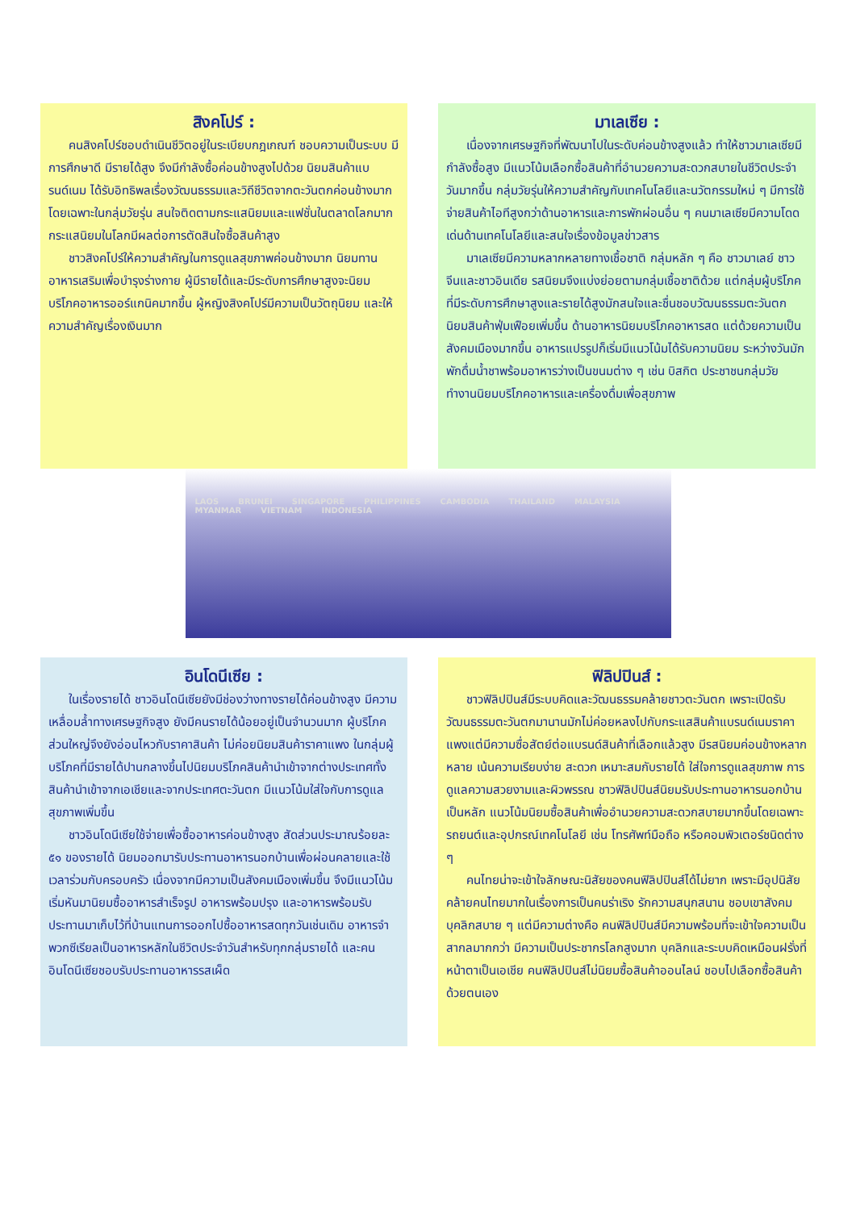สิงคโปร์ :
คนสิงคโปร์ชอบดำเนินชีวิตอยู่ในระเบียบกฎเกณฑ์ ชอบความเป็นระบบ มีการศึกษาดี มีรายได้สูง จึงมีกำลังซื้อค่อนข้างสูงไปด้วย นิยมสินค้าแบรนด์เนม ได้รับอิทธิพลเรื่องวัฒนธรรมและวิถีชีวิตจากตะวันตกค่อนข้างมาก โดยเฉพาะในกลุ่มวัยรุ่น สนใจติดตามกระแสนิยมและแฟชั่นในตลาดโลกมาก กระแสนิยมในโลกมีผลต่อการตัดสินใจซื้อสินค้าสูง
ชาวสิงคโปร์ให้ความสำคัญในการดูแลสุขภาพค่อนข้างมาก นิยมทานอาหารเสริมเพื่อบำรุงร่างกาย ผู้มีรายได้และมีระดับการศึกษาสูงจะนิยมบริโภคอาหารออร์แกนิคมากขึ้น ผู้หญิงสิงคโปร์มีความเป็นวัตถุนิยม และให้ความสำคัญเรื่องเงินมาก
มาเลเซีย :
เนื่องจากเศรษฐกิจที่พัฒนาไปในระดับค่อนข้างสูงแล้ว ทำให้ชาวมาเลเซียมีกำลังซื้อสูง มีแนวโน้มเลือกซื้อสินค้าที่อำนวยความสะดวกสบายในชีวิตประจำวันมากขึ้น กลุ่มวัยรุ่นให้ความสำคัญกับเทคโนโลยีและนวัตกรรมใหม่ ๆ มีการใช้จ่ายสินค้าไอทีสูงกว่าด้านอาหารและการพักผ่อนอื่น ๆ คนมาเลเซียมีความโดดเด่นด้านเทคโนโลยีและสนใจเรื่องข้อมูลข่าวสาร
มาเลเซียมีความหลากหลายทางเชื้อชาติ กลุ่มหลัก ๆ คือ ชาวมาเลย์ ชาวจีนและชาวอินเดีย รสนิยมจึงแบ่งย่อยตามกลุ่มเชื้อชาติด้วย แต่กลุ่มผู้บริโภคที่มีระดับการศึกษาสูงและรายได้สูงมักสนใจและชื่นชอบวัฒนธรรมตะวันตก นิยมสินค้าฟุ่มเฟือยเพิ่มขึ้น ด้านอาหารนิยมบริโภคอาหารสด แต่ด้วยความเป็นสังคมเมืองมากขึ้น อาหารแปรรูปก็เริ่มมีแนวโน้มได้รับความนิยม ระหว่างวันมักพักดื่มน้ำชาพร้อมอาหารว่างเป็นขนมต่าง ๆ เช่น บิสกิต ประชาชนกลุ่มวัยทำงานนิยมบริโภคอาหารและเครื่องดื่มเพื่อสุขภาพ
LAOS BRUNEI SINGAPORE PHILIPPINES CAMBODIA THAILAND MALAYSIA MYANMAR VIETNAM INDONESIA
อินโดนีเซีย :
ในเรื่องรายได้ ชาวอินโดนีเซียยังมีช่องว่างทางรายได้ค่อนข้างสูง มีความเหลื่อมล้ำทางเศรษฐกิจสูง ยังมีคนรายได้น้อยอยู่เป็นจำนวนมาก ผู้บริโภคส่วนใหญ่จึงยังอ่อนไหวกับราคาสินค้า ไม่ค่อยนิยมสินค้าราคาแพง ในกลุ่มผู้บริโภคที่มีรายได้ปานกลางขึ้นไปนิยมบริโภคสินค้านำเข้าจากต่างประเทศทั้งสินค้านำเข้าจากเอเชียและจากประเทศตะวันตก มีแนวโน้มใส่ใจกับการดูแลสุขภาพเพิ่มขึ้น
ชาวอินโดนีเซียใช้จ่ายเพื่อซื้ออาหารค่อนข้างสูง สัดส่วนประมาณร้อยละ ๕๑ ของรายได้ นิยมออกมารับประทานอาหารนอกบ้านเพื่อผ่อนคลายและใช้เวลาร่วมกับครอบครัว เนื่องจากมีความเป็นสังคมเมืองเพิ่มขึ้น จึงมีแนวโน้มเริ่มหันมานิยมซื้ออาหารสำเร็จรูป อาหารพร้อมปรุง และอาหารพร้อมรับประทานมาเก็บไว้ที่บ้านแทนการออกไปซื้ออาหารสดทุกวันเช่นเดิม อาหารจำพวกซีเรียลเป็นอาหารหลักในชีวิตประจำวันสำหรับทุกกลุ่มรายได้ และคนอินโดนีเซียชอบรับประทานอาหารรสเผ็ด
ฟิลิปปินส์ :
ชาวฟิลิปปินส์มีระบบคิดและวัฒนธรรมคล้ายชาวตะวันตก เพราะเปิดรับวัฒนธรรมตะวันตกมานานมักไม่ค่อยหลงไปกับกระแสสินค้าแบรนด์เนมราคาแพงแต่มีความซื่อสัตย์ต่อแบรนด์สินค้าที่เลือกแล้วสูง มีรสนิยมค่อนข้างหลากหลาย เน้นความเรียบง่าย สะดวก เหมาะสมกับรายได้ ใส่ใจการดูแลสุขภาพ การดูแลความสวยงามและผิวพรรณ ชาวฟิลิปปินส์นิยมรับประทานอาหารนอกบ้านเป็นหลัก แนวโน้มนิยมซื้อสินค้าเพื่ออำนวยความสะดวกสบายมากขึ้นโดยเฉพาะรถยนต์และอุปกรณ์เทคโนโลยี เช่น โทรศัพท์มือถือ หรือคอมพิวเตอร์ชนิดต่าง ๆ
คนไทยน่าจะเข้าใจลักษณะนิสัยของคนฟิลิปปินส์ได้ไม่ยาก เพราะมีอุปนิสัยคล้ายคนไทยมากในเรื่องการเป็นคนร่าเริง รักความสนุกสนาน ชอบเขาสังคม บุคลิกสบาย ๆ แต่มีความต่างคือ คนฟิลิปปินส์มีความพร้อมที่จะเข้าใจความเป็นสากลมากกว่า มีความเป็นประชากรโลกสูงมาก บุคลิกและระบบคิดเหมือนฝรั่งที่หน้าตาเป็นเอเชีย คนฟิลิปปินส์ไม่นิยมซื้อสินค้าออนไลน์ ชอบไปเลือกซื้อสินค้าด้วยตนเอง